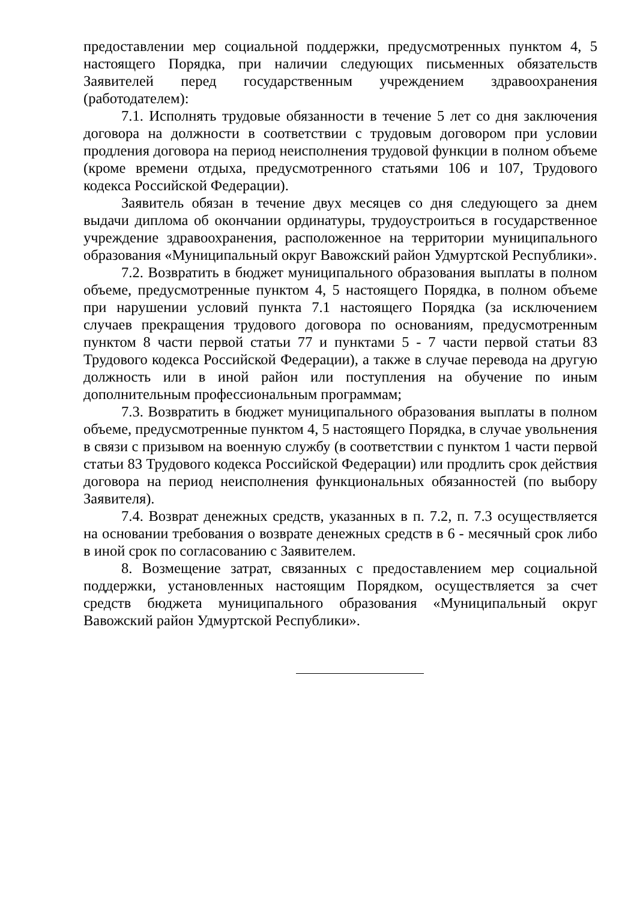предоставлении мер социальной поддержки, предусмотренных пунктом 4, 5 настоящего Порядка, при наличии следующих письменных обязательств Заявителей перед государственным учреждением здравоохранения (работодателем):
7.1. Исполнять трудовые обязанности в течение 5 лет со дня заключения договора на должности в соответствии с трудовым договором при условии продления договора на период неисполнения трудовой функции в полном объеме (кроме времени отдыха, предусмотренного статьями 106 и 107, Трудового кодекса Российской Федерации).
Заявитель обязан в течение двух месяцев со дня следующего за днем выдачи диплома об окончании ординатуры, трудоустроиться в государственное учреждение здравоохранения, расположенное на территории муниципального образования «Муниципальный округ Вавожский район Удмуртской Республики».
7.2. Возвратить в бюджет муниципального образования выплаты в полном объеме, предусмотренные пунктом 4, 5 настоящего Порядка, в полном объеме при нарушении условий пункта 7.1 настоящего Порядка (за исключением случаев прекращения трудового договора по основаниям, предусмотренным пунктом 8 части первой статьи 77 и пунктами 5 - 7 части первой статьи 83 Трудового кодекса Российской Федерации), а также в случае перевода на другую должность или в иной район или поступления на обучение по иным дополнительным профессиональным программам;
7.3. Возвратить в бюджет муниципального образования выплаты в полном объеме, предусмотренные пунктом 4, 5 настоящего Порядка, в случае увольнения в связи с призывом на военную службу (в соответствии с пунктом 1 части первой статьи 83 Трудового кодекса Российской Федерации) или продлить срок действия договора на период неисполнения функциональных обязанностей (по выбору Заявителя).
7.4. Возврат денежных средств, указанных в п. 7.2, п. 7.3 осуществляется на основании требования о возврате денежных средств в 6 - месячный срок либо в иной срок по согласованию с Заявителем.
8. Возмещение затрат, связанных с предоставлением мер социальной поддержки, установленных настоящим Порядком, осуществляется за счет средств бюджета муниципального образования «Муниципальный округ Вавожский район Удмуртской Республики».